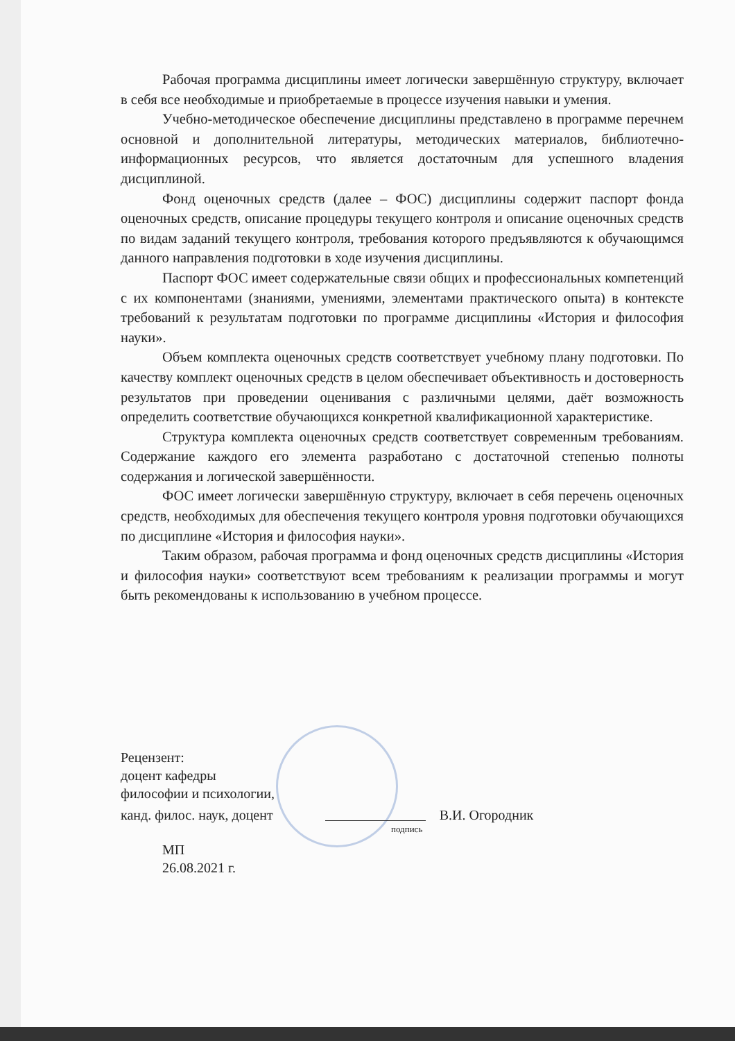Рабочая программа дисциплины имеет логически завершённую структуру, включает в себя все необходимые и приобретаемые в процессе изучения навыки и умения.
Учебно-методическое обеспечение дисциплины представлено в программе перечнем основной и дополнительной литературы, методических материалов, библиотечно-информационных ресурсов, что является достаточным для успешного владения дисциплиной.
Фонд оценочных средств (далее – ФОС) дисциплины содержит паспорт фонда оценочных средств, описание процедуры текущего контроля и описание оценочных средств по видам заданий текущего контроля, требования которого предъявляются к обучающимся данного направления подготовки в ходе изучения дисциплины.
Паспорт ФОС имеет содержательные связи общих и профессиональных компетенций с их компонентами (знаниями, умениями, элементами практического опыта) в контексте требований к результатам подготовки по программе дисциплины «История и философия науки».
Объем комплекта оценочных средств соответствует учебному плану подготовки. По качеству комплект оценочных средств в целом обеспечивает объективность и достоверность результатов при проведении оценивания с различными целями, даёт возможность определить соответствие обучающихся конкретной квалификационной характеристике.
Структура комплекта оценочных средств соответствует современным требованиям. Содержание каждого его элемента разработано с достаточной степенью полноты содержания и логической завершённости.
ФОС имеет логически завершённую структуру, включает в себя перечень оценочных средств, необходимых для обеспечения текущего контроля уровня подготовки обучающихся по дисциплине «История и философия науки».
Таким образом, рабочая программа и фонд оценочных средств дисциплины «История и философия науки» соответствуют всем требованиям к реализации программы и могут быть рекомендованы к использованию в учебном процессе.
Рецензент:
доцент кафедры
философии и психологии,
канд. филос. наук, доцент В.И. Огородник
подпись
МП
26.08.2021 г.